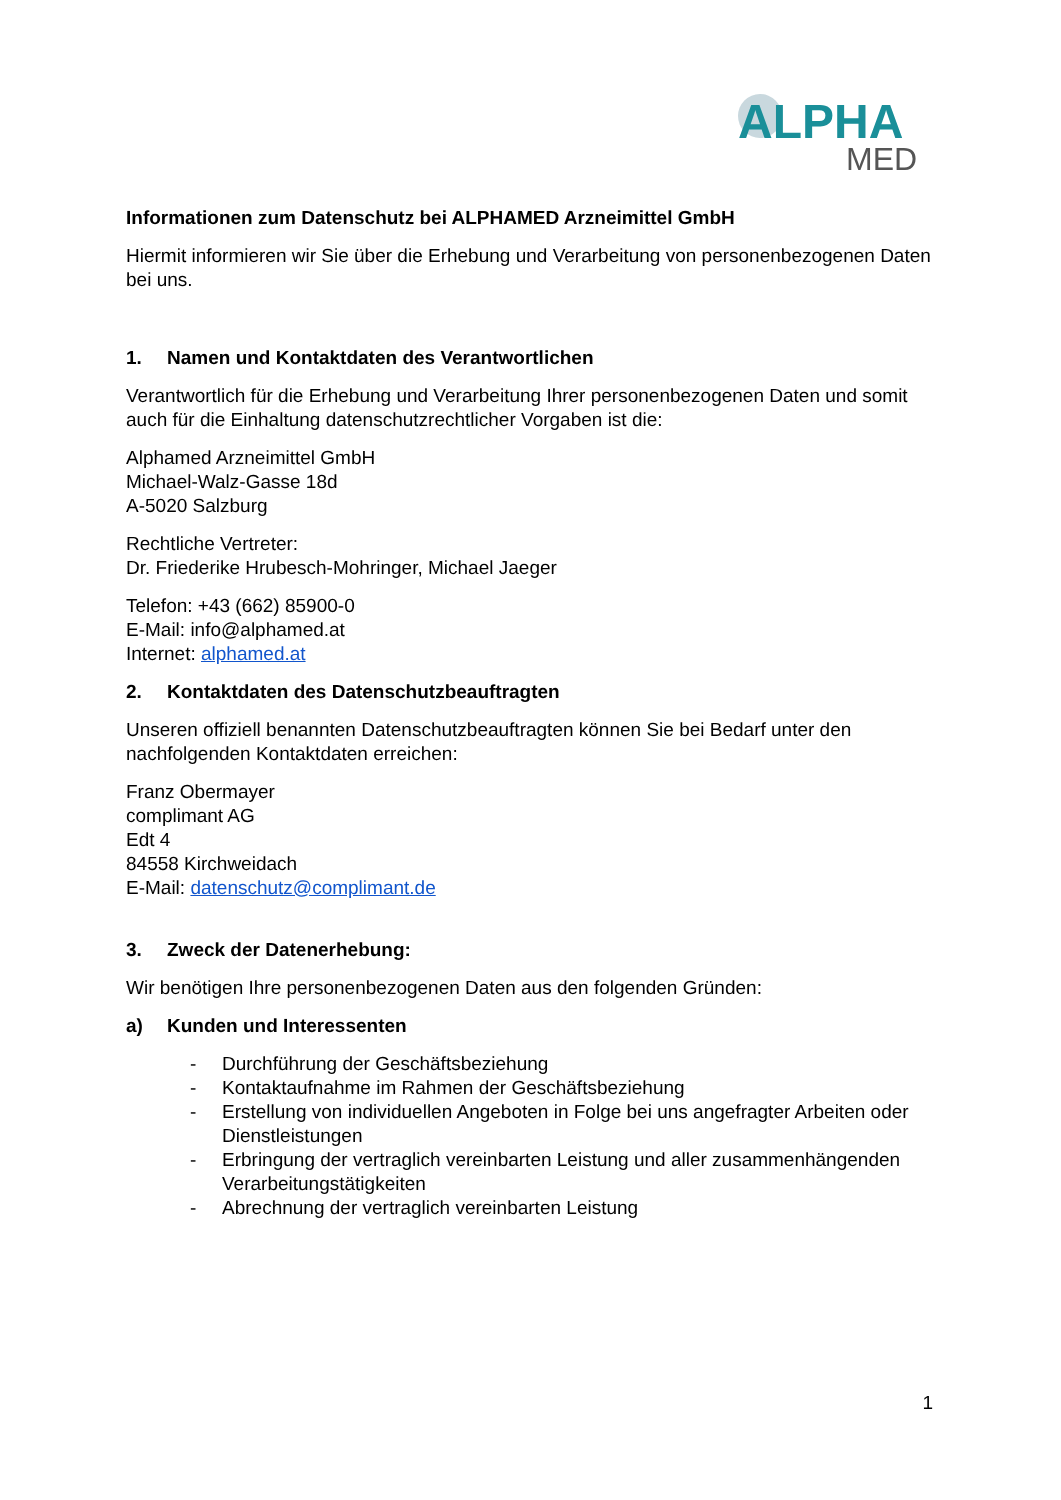ALPHA
MED
Informationen zum Datenschutz bei ALPHAMED Arzneimittel GmbH
Hiermit informieren wir Sie über die Erhebung und Verarbeitung von personenbezogenen Daten bei uns.
1. Namen und Kontaktdaten des Verantwortlichen
Verantwortlich für die Erhebung und Verarbeitung Ihrer personenbezogenen Daten und somit
auch für die Einhaltung datenschutzrechtlicher Vorgaben ist die:
Alphamed Arzneimittel GmbH
Michael-Walz-Gasse 18d
A-5020 Salzburg
Rechtliche Vertreter:
Dr. Friederike Hrubesch-Mohringer, Michael Jaeger
Telefon: +43 (662) 85900-0
E-Mail: info@alphamed.at
Internet: alphamed.at
2. Kontaktdaten des Datenschutzbeauftragten
Unseren offiziell benannten Datenschutzbeauftragten können Sie bei Bedarf unter den nachfolgenden Kontaktdaten erreichen:
Franz Obermayer
complimant AG
Edt 4
84558 Kirchweidach
E-Mail: datenschutz@complimant.de
3. Zweck der Datenerhebung:
Wir benötigen Ihre personenbezogenen Daten aus den folgenden Gründen:
a) Kunden und Interessenten
- Durchführung der Geschäftsbeziehung
- Kontaktaufnahme im Rahmen der Geschäftsbeziehung
- Erstellung von individuellen Angeboten in Folge bei uns angefragter Arbeiten oder Dienstleistungen
- Erbringung der vertraglich vereinbarten Leistung und aller zusammenhängenden Verarbeitungstätigkeiten
- Abrechnung der vertraglich vereinbarten Leistung
1